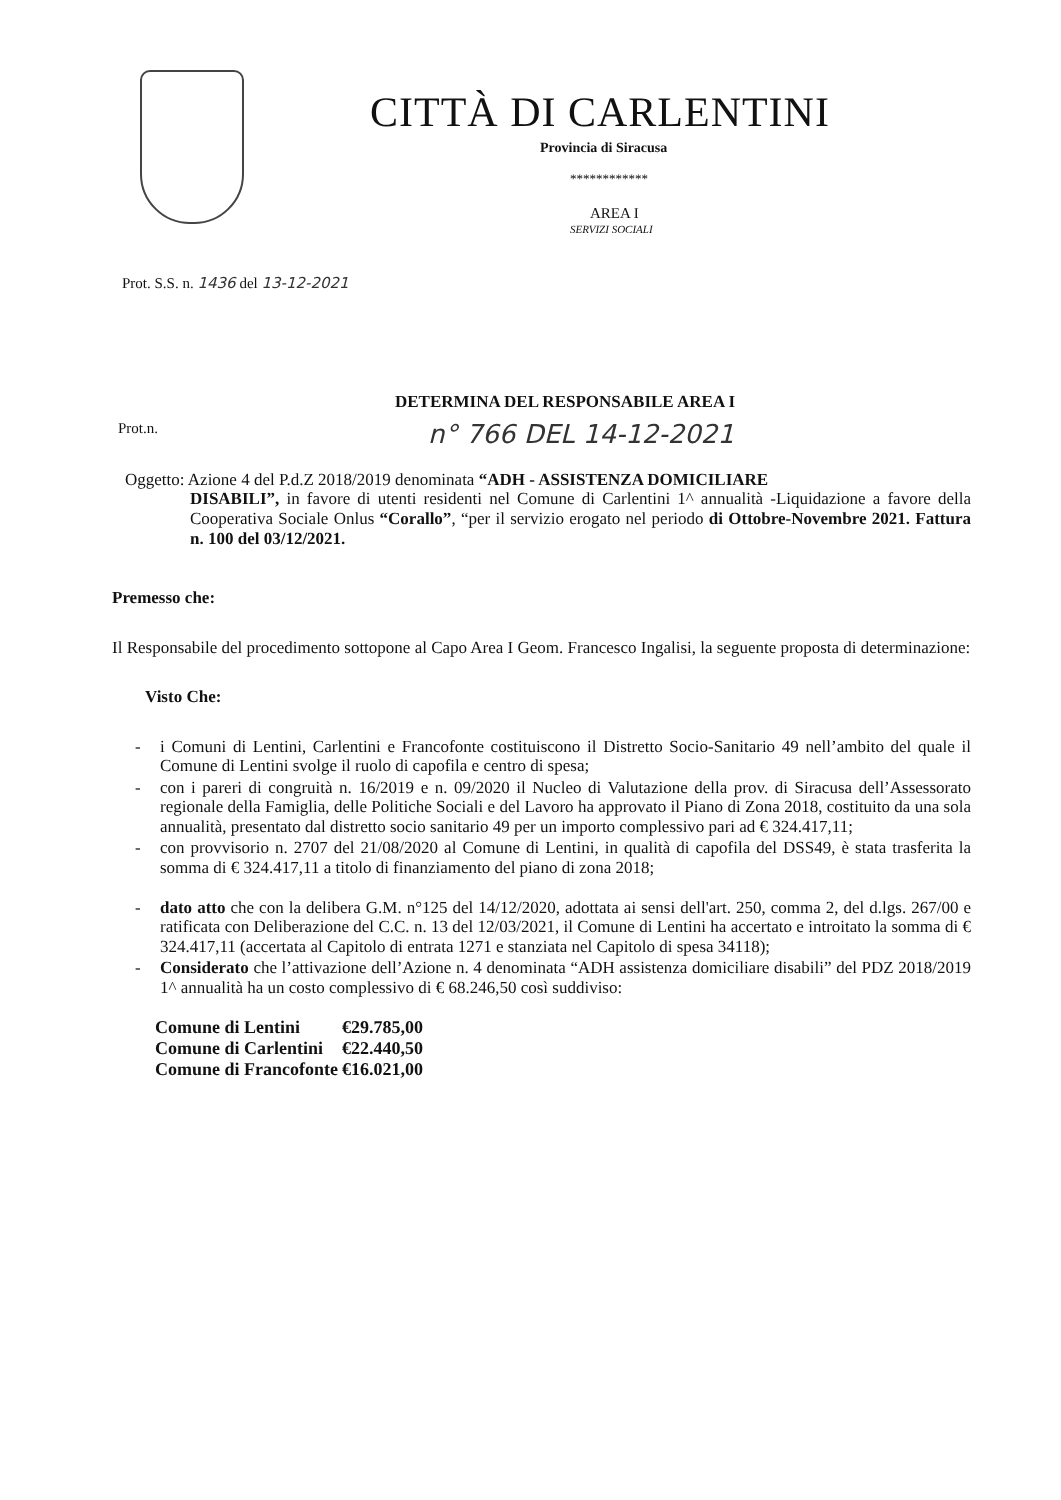CITTÀ DI CARLENTINI
Provincia di Siracusa
************
AREA I
SERVIZI SOCIALI
Prot. S.S. n. 1436 del 13-12-2021
DETERMINA DEL RESPONSABILE AREA I
Prot.n. n° 766 DEL 14-12-2021
Oggetto: Azione 4 del P.d.Z 2018/2019 denominata “ADH - ASSISTENZA DOMICILIARE
DISABILI”, in favore di utenti residenti nel Comune di Carlentini 1^ annualità -Liquidazione a favore della Cooperativa Sociale Onlus “Corallo”, “per il servizio erogato nel periodo di Ottobre-Novembre 2021. Fattura n. 100 del 03/12/2021.
Premesso che:
Il Responsabile del procedimento sottopone al Capo Area I Geom. Francesco Ingalisi, la seguente proposta di determinazione:
Visto Che:
- i Comuni di Lentini, Carlentini e Francofonte costituiscono il Distretto Socio-Sanitario 49 nell’ambito del quale il Comune di Lentini svolge il ruolo di capofila e centro di spesa;
- con i pareri di congruità n. 16/2019 e n. 09/2020 il Nucleo di Valutazione della prov. di Siracusa dell’Assessorato regionale della Famiglia, delle Politiche Sociali e del Lavoro ha approvato il Piano di Zona 2018, costituito da una sola annualità, presentato dal distretto socio sanitario 49 per un importo complessivo pari ad € 324.417,11;
- con provvisorio n. 2707 del 21/08/2020 al Comune di Lentini, in qualità di capofila del DSS49, è stata trasferita la somma di € 324.417,11 a titolo di finanziamento del piano di zona 2018;
- dato atto che con la delibera G.M. n°125 del 14/12/2020, adottata ai sensi dell'art. 250, comma 2, del d.lgs. 267/00 e ratificata con Deliberazione del C.C. n. 13 del 12/03/2021, il Comune di Lentini ha accertato e introitato la somma di € 324.417,11 (accertata al Capitolo di entrata 1271 e stanziata nel Capitolo di spesa 34118);
- Considerato che l’attivazione dell’Azione n. 4 denominata “ADH assistenza domiciliare disabili” del PDZ 2018/2019 1^ annualità ha un costo complessivo di € 68.246,50 così suddiviso:
| Comune di Lentini | €29.785,00 |
| Comune di Carlentini | €22.440,50 |
| Comune di Francofonte | €16.021,00 |